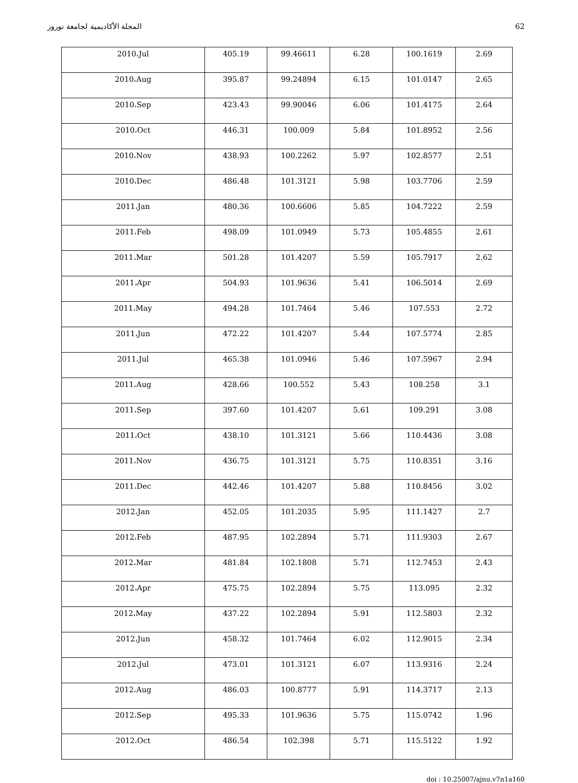المجلة الأكاديمية لجامعة نوروز 62
| 2010،Jul | 405.19 | 99.46611 | 6.28 | 100.1619 | 2.69 |
| 2010،Aug | 395.87 | 99.24894 | 6.15 | 101.0147 | 2.65 |
| 2010،Sep | 423.43 | 99.90046 | 6.06 | 101.4175 | 2.64 |
| 2010،Oct | 446.31 | 100.009 | 5.84 | 101.8952 | 2.56 |
| 2010،Nov | 438.93 | 100.2262 | 5.97 | 102.8577 | 2.51 |
| 2010،Dec | 486.48 | 101.3121 | 5.98 | 103.7706 | 2.59 |
| 2011،Jan | 480.36 | 100.6606 | 5.85 | 104.7222 | 2.59 |
| 2011،Feb | 498.09 | 101.0949 | 5.73 | 105.4855 | 2.61 |
| 2011،Mar | 501.28 | 101.4207 | 5.59 | 105.7917 | 2.62 |
| 2011،Apr | 504.93 | 101.9636 | 5.41 | 106.5014 | 2.69 |
| 2011،May | 494.28 | 101.7464 | 5.46 | 107.553 | 2.72 |
| 2011،Jun | 472.22 | 101.4207 | 5.44 | 107.5774 | 2.85 |
| 2011،Jul | 465.38 | 101.0946 | 5.46 | 107.5967 | 2.94 |
| 2011،Aug | 428.66 | 100.552 | 5.43 | 108.258 | 3.1 |
| 2011،Sep | 397.60 | 101.4207 | 5.61 | 109.291 | 3.08 |
| 2011،Oct | 438.10 | 101.3121 | 5.66 | 110.4436 | 3.08 |
| 2011،Nov | 436.75 | 101.3121 | 5.75 | 110.8351 | 3.16 |
| 2011،Dec | 442.46 | 101.4207 | 5.88 | 110.8456 | 3.02 |
| 2012،Jan | 452.05 | 101.2035 | 5.95 | 111.1427 | 2.7 |
| 2012،Feb | 487.95 | 102.2894 | 5.71 | 111.9303 | 2.67 |
| 2012،Mar | 481.84 | 102.1808 | 5.71 | 112.7453 | 2.43 |
| 2012،Apr | 475.75 | 102.2894 | 5.75 | 113.095 | 2.32 |
| 2012،May | 437.22 | 102.2894 | 5.91 | 112.5803 | 2.32 |
| 2012،Jun | 458.32 | 101.7464 | 6.02 | 112.9015 | 2.34 |
| 2012،Jul | 473.01 | 101.3121 | 6.07 | 113.9316 | 2.24 |
| 2012،Aug | 486.03 | 100.8777 | 5.91 | 114.3717 | 2.13 |
| 2012،Sep | 495.33 | 101.9636 | 5.75 | 115.0742 | 1.96 |
| 2012،Oct | 486.54 | 102.398 | 5.71 | 115.5122 | 1.92 |
doi : 10.25007/ajnu.v7n1a160